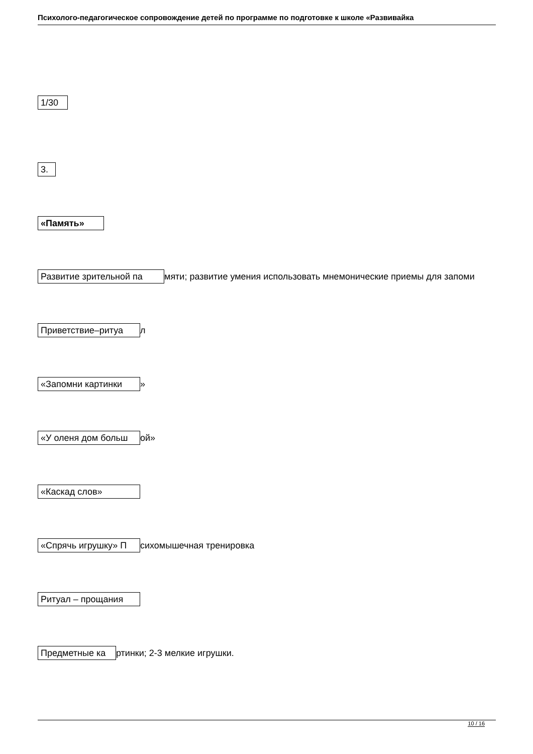Психолого-педагогическое сопровождение детей по программе по подготовке к школе «Развивайка
1/30
3.
«Память»
Развитие зрительной па мяти; развитие умения использовать мнемонические приемы для запоми
Приветствие–ритуа л
«Запомни картинки »
«У оленя дом больш ой»
«Каскад слов»
«Спрячь игрушку» П сихомышечная тренировка
Ритуал – прощания
Предметные ка ртинки; 2-3 мелкие игрушки.
10 / 16